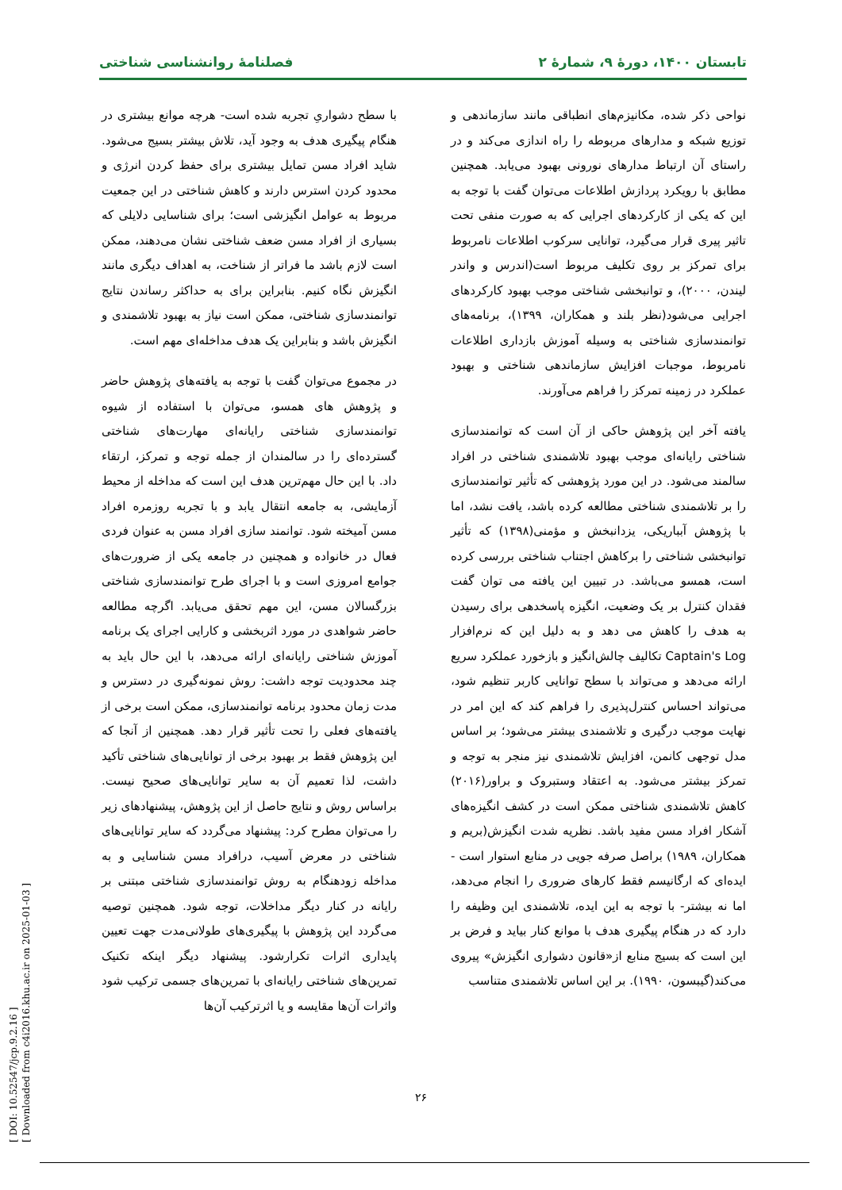تابستان ۱۴۰۰، دورهٔ ۹، شمارهٔ ۲ فصلنامهٔ روانشناسی شناختی
نواحی ذکر شده، مکانیزم‌های انطباقی مانند سازماندهی و توزیع شبکه و مدارهای مربوطه را راه اندازی می‌کند و در راستای آن ارتباط مدارهای نورونی بهبود می‌یابد. همچنین مطابق با رویکرد پردازش اطلاعات می‌توان گفت با توجه به این که یکی از کارکردهای اجرایی که به صورت منفی تحت تاثیر پیری قرار می‌گیرد، توانایی سرکوب اطلاعات نامربوط برای تمرکز بر روی تکلیف مربوط است(اندرس و واندر لیندن، ۲۰۰۰)، و توانبخشی شناختی موجب بهبود کارکردهای اجرایی می‌شود(نظر بلند و همکاران، ۱۳۹۹)، برنامه‌های توانمندسازی شناختی به وسیله آموزش بازداری اطلاعات نامربوط، موجبات افزایش سازماندهی شناختی و بهبود عملکرد در زمینه تمرکز را فراهم می‌آورند.
یافته آخر این پژوهش حاکی از آن است که توانمندسازی شناختی رایانه‌ای موجب بهبود تلاشمندی شناختی در افراد سالمند می‌شود. در این مورد پژوهشی که تأثیر توانمندسازی را بر تلاشمندی شناختی مطالعه کرده باشد، یافت نشد، اما با پژوهش آبباریکی، یزدانبخش و مؤمنی(۱۳۹۸) که تأثیر توانبخشی شناختی را برکاهش اجتناب شناختی بررسی کرده است، همسو می‌باشد. در تبیین این یافته می توان گفت فقدان کنترل بر یک وضعیت، انگیزه پاسخدهی برای رسیدن به هدف را کاهش می دهد و به دلیل این که نرم‌افزار Captain's Log تکالیف چالش‌انگیز و بازخورد عملکرد سریع ارائه می‌دهد و می‌تواند با سطح توانایی کاربر تنظیم شود، می‌تواند احساس کنترل‌پذیری را فراهم کند که این امر در نهایت موجب درگیری و تلاشمندی بیشتر می‌شود؛ بر اساس مدل توجهی کانمن، افزایش تلاشمندی نیز منجر به توجه و تمرکز بیشتر می‌شود. به اعتقاد وستبروک و براور(۲۰۱۶) کاهش تلاشمندی شناختی ممکن است در کشف انگیزه‌های آشکار افراد مسن مفید باشد. نظریه شدت انگیزش(بریم و همکاران، ۱۹۸۹) براصل صرفه جویی در منابع استوار است - ایده‌ای که ارگانیسم فقط کارهای ضروری را انجام می‌دهد، اما نه بیشتر- با توجه به این ایده، تلاشمندی این وظیفه را دارد که در هنگام پیگیری هدف با موانع کنار بیاید و فرض بر این است که بسیج منابع از«قانون دشواری انگیزش» پیروی می‌کند(گیبسون، ۱۹۹۰). بر این اساس تلاشمندی متناسب
با سطح دشواریِ تجربه شده است- هرچه موانع بیشتری در هنگام پیگیری هدف به وجود آید، تلاش بیشتر بسیج می‌شود. شاید افراد مسن تمایل بیشتری برای حفظ کردن انرژی و محدود کردن استرس دارند و کاهش شناختی در این جمعیت مربوط به عوامل انگیزشی است؛ برای شناسایی دلایلی که بسیاری از افراد مسن ضعف شناختی نشان می‌دهند، ممکن است لازم باشد ما فراتر از شناخت، به اهداف دیگری مانند انگیزش نگاه کنیم. بنابراین برای به حداکثر رساندن نتایج توانمندسازی شناختی، ممکن است نیاز به بهبود تلاشمندی و انگیزش باشد و بنابراین یک هدف مداخله‌ای مهم است.
در مجموع می‌توان گفت با توجه به یافته‌های پژوهش حاضر و پژوهش های همسو، می‌توان با استفاده از شیوه توانمندسازی شناختی رایانه‌ای مهارت‌های شناختی گسترده‌ای را در سالمندان از جمله توجه و تمرکز، ارتقاء داد. با این حال مهم‌ترین هدف این است که مداخله از محیط آزمایشی، به جامعه انتقال یابد و با تجربه روزمره افراد مسن آمیخته شود. توانمند سازی افراد مسن به عنوان فردی فعال در خانواده و همچنین در جامعه یکی از ضرورت‌های جوامع امروزی است و با اجرای طرح توانمندسازی شناختی بزرگسالان مسن، این مهم تحقق می‌یابد. اگرچه مطالعه حاضر شواهدی در مورد اثربخشی و کارایی اجرای یک برنامه آموزش شناختی رایانه‌ای ارائه می‌دهد، با این حال باید به چند محدودیت توجه داشت: روش نمونه‌گیری در دسترس و مدت زمان محدود برنامه توانمندسازی، ممکن است برخی از یافته‌های فعلی را تحت تأثیر قرار دهد. همچنین از آنجا که این پژوهش فقط بر بهبود برخی از توانایی‌های شناختی تأکید داشت، لذا تعمیم آن به سایر توانایی‌های صحیح نیست. براساس روش و نتایج حاصل از این پژوهش، پیشنهادهای زیر را می‌توان مطرح کرد: پیشنهاد می‌گردد که سایر توانایی‌های شناختی در معرض آسیب، درافراد مسن شناسایی و به مداخله زودهنگام به روش توانمندسازی شناختی مبتنی بر رایانه در کنار دیگر مداخلات، توجه شود. همچنین توصیه می‌گردد این پژوهش با پیگیری‌های طولانی‌مدت جهت تعیین پایداری اثرات تکرارشود. پیشنهاد دیگر اینکه تکنیک تمرین‌های شناختی رایانه‌ای با تمرین‌های جسمی ترکیب شود واثرات آن‌ها مقایسه و یا اثرترکیب آن‌ها
[ DOI: 10.52547/jcp.9.2.16 ]
[ Downloaded from c4i2016.khu.ac.ir on 2025-01-03 ]
۲۶